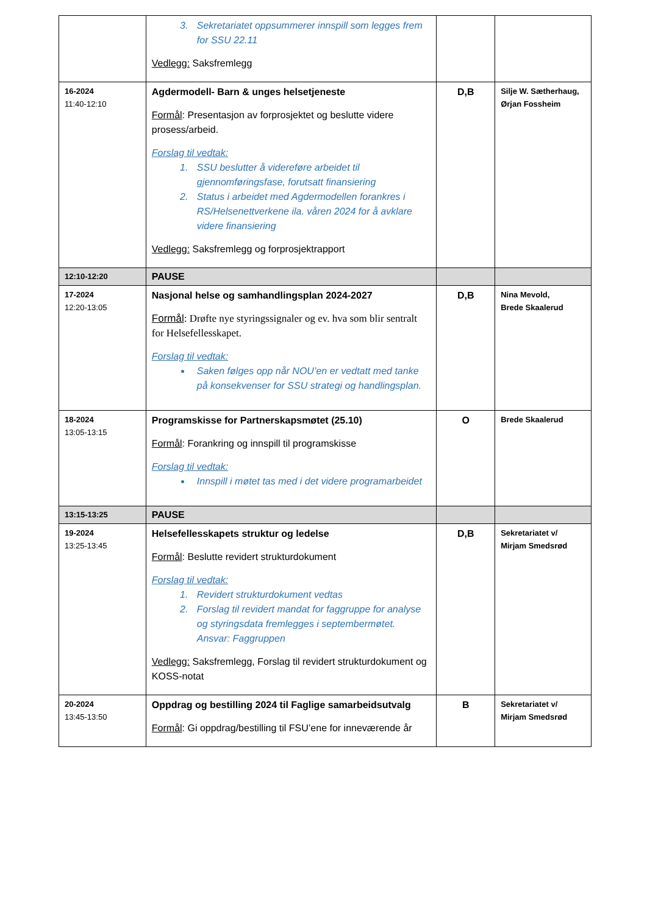| | 3. Sekretariatet oppsummerer innspill som legges frem for SSU 22.11 Vedlegg: Saksfremlegg | | |
| 16-2024 11:40-12:10 | Agdermodell- Barn & unges helsetjeneste Formål : Presentasjon av forprosjektet og beslutte videre prosess/arbeid. Forslag til vedtak: 1. SSU beslutter å videreføre arbeidet til gjennomføringsfase, forutsatt finansiering 2. Status i arbeidet med Agdermodellen forankres i RS/Helsenettverkene ila. våren 2024 for å avklare videre finansiering Vedlegg: Saksfremlegg og forprosjektrapport | D,B | Silje W. Sætherhaug, Ørjan Fossheim |
| 12:10-12:20 | PAUSE | | |
| 17-2024 12:20-13:05 | Nasjonal helse og samhandlingsplan 2024-2027 Formål : Drøfte nye styringssignaler og ev. hva som blir sentralt for Helsefellesskapet. Forslag til vedtak: Saken følges opp når NOU’en er vedtatt med tanke på konsekvenser for SSU strategi og handlingsplan. | D,B | Nina Mevold, Brede Skaalerud |
| 18-2024 13:05-13:15 | Programskisse for Partnerskapsmøtet (25.10) Formål : Forankring og innspill til programskisse Forslag til vedtak: Innspill i møtet tas med i det videre programarbeidet | O | Brede Skaalerud |
| 13:15-13:25 | PAUSE | | |
| 19-2024 13:25-13:45 | Helsefellesskapets struktur og ledelse Formål : Beslutte revidert strukturdokument Forslag til vedtak: 1. Revidert strukturdokument vedtas 2. Forslag til revidert mandat for faggruppe for analyse og styringsdata fremlegges i septembermøtet. Ansvar: Faggruppen Vedlegg: Saksfremlegg, Forslag til revidert strukturdokument og KOSS-notat | D,B | Sekretariatet v/ Mirjam Smedsrød |
| 20-2024 13:45-13:50 | Oppdrag og bestilling 2024 til Faglige samarbeidsutvalg Formål : Gi oppdrag/bestilling til FSU’ene for inneværende år | B | Sekretariatet v/ Mirjam Smedsrød |